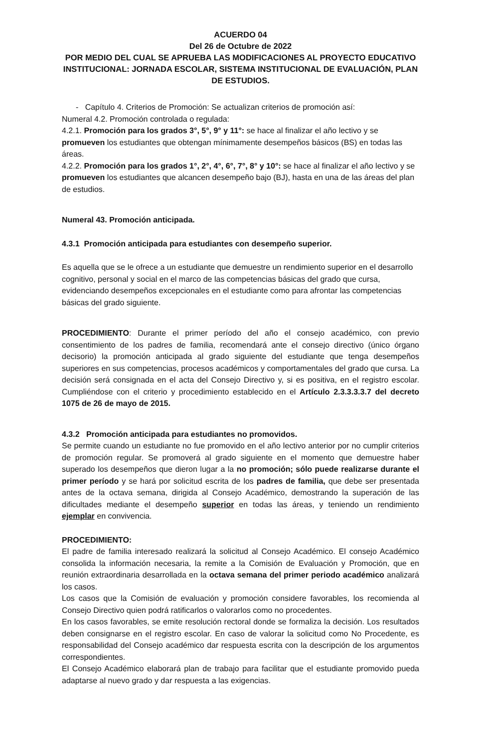ACUERDO 04
Del 26 de Octubre de 2022
POR MEDIO DEL CUAL SE APRUEBA LAS MODIFICACIONES AL PROYECTO EDUCATIVO INSTITUCIONAL: JORNADA ESCOLAR, SISTEMA INSTITUCIONAL DE EVALUACIÓN, PLAN DE ESTUDIOS.
- Capítulo 4. Criterios de Promoción: Se actualizan criterios de promoción así:
Numeral 4.2. Promoción controlada o regulada:
4.2.1. Promoción para los grados 3°, 5°, 9° y 11°: se hace al finalizar el año lectivo y se promueven los estudiantes que obtengan mínimamente desempeños básicos (BS) en todas las áreas.
4.2.2. Promoción para los grados 1°, 2°, 4°, 6°, 7°, 8° y 10°: se hace al finalizar el año lectivo y se promueven los estudiantes que alcancen desempeño bajo (BJ), hasta en una de las áreas del plan de estudios.
Numeral 43. Promoción anticipada.
4.3.1 Promoción anticipada para estudiantes con desempeño superior.
Es aquella que se le ofrece a un estudiante que demuestre un rendimiento superior en el desarrollo cognitivo, personal y social en el marco de las competencias básicas del grado que cursa, evidenciando desempeños excepcionales en el estudiante como para afrontar las competencias básicas del grado siguiente.
PROCEDIMIENTO: Durante el primer período del año el consejo académico, con previo consentimiento de los padres de familia, recomendará ante el consejo directivo (único órgano decisorio) la promoción anticipada al grado siguiente del estudiante que tenga desempeños superiores en sus competencias, procesos académicos y comportamentales del grado que cursa. La decisión será consignada en el acta del Consejo Directivo y, si es positiva, en el registro escolar. Cumpliéndose con el criterio y procedimiento establecido en el Artículo 2.3.3.3.3.7 del decreto 1075 de 26 de mayo de 2015.
4.3.2 Promoción anticipada para estudiantes no promovidos.
Se permite cuando un estudiante no fue promovido en el año lectivo anterior por no cumplir criterios de promoción regular. Se promoverá al grado siguiente en el momento que demuestre haber superado los desempeños que dieron lugar a la no promoción; sólo puede realizarse durante el primer período y se hará por solicitud escrita de los padres de familia, que debe ser presentada antes de la octava semana, dirigida al Consejo Académico, demostrando la superación de las dificultades mediante el desempeño superior en todas las áreas, y teniendo un rendimiento ejemplar en convivencia.
PROCEDIMIENTO:
El padre de familia interesado realizará la solicitud al Consejo Académico. El consejo Académico consolida la información necesaria, la remite a la Comisión de Evaluación y Promoción, que en reunión extraordinaria desarrollada en la octava semana del primer periodo académico analizará los casos.
Los casos que la Comisión de evaluación y promoción considere favorables, los recomienda al Consejo Directivo quien podrá ratificarlos o valorarlos como no procedentes.
En los casos favorables, se emite resolución rectoral donde se formaliza la decisión. Los resultados deben consignarse en el registro escolar. En caso de valorar la solicitud como No Procedente, es responsabilidad del Consejo académico dar respuesta escrita con la descripción de los argumentos correspondientes.
El Consejo Académico elaborará plan de trabajo para facilitar que el estudiante promovido pueda adaptarse al nuevo grado y dar respuesta a las exigencias.